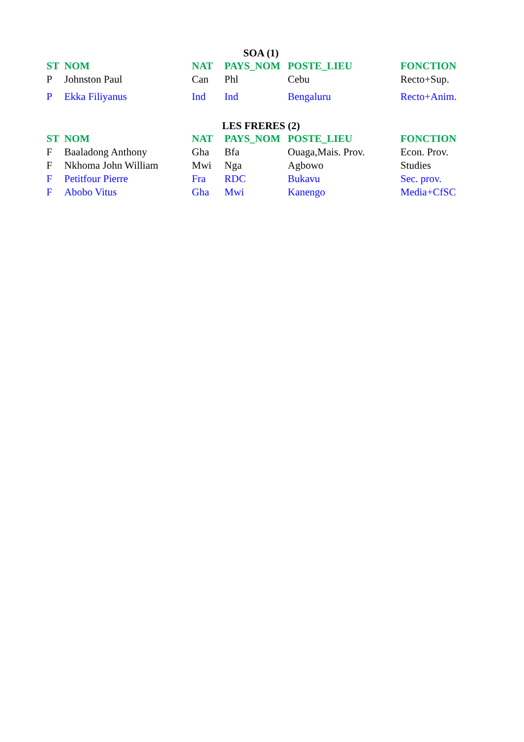SOA (1)
| ST | NOM | NAT | PAYS_NOM | POSTE_LIEU | FONCTION |
| --- | --- | --- | --- | --- | --- |
| P | Johnston Paul | Can | Phl | Cebu | Recto+Sup. |
| P | Ekka Filiyanus | Ind | Ind | Bengaluru | Recto+Anim. |
LES FRERES (2)
| ST | NOM | NAT | PAYS_NOM | POSTE_LIEU | FONCTION |
| --- | --- | --- | --- | --- | --- |
| F | Baaladong Anthony | Gha | Bfa | Ouaga,Mais. Prov. | Econ. Prov. |
| F | Nkhoma John William | Mwi | Nga | Agbowo | Studies |
| F | Petitfour Pierre | Fra | RDC | Bukavu | Sec. prov. |
| F | Abobo Vitus | Gha | Mwi | Kanengo | Media+CfSC |